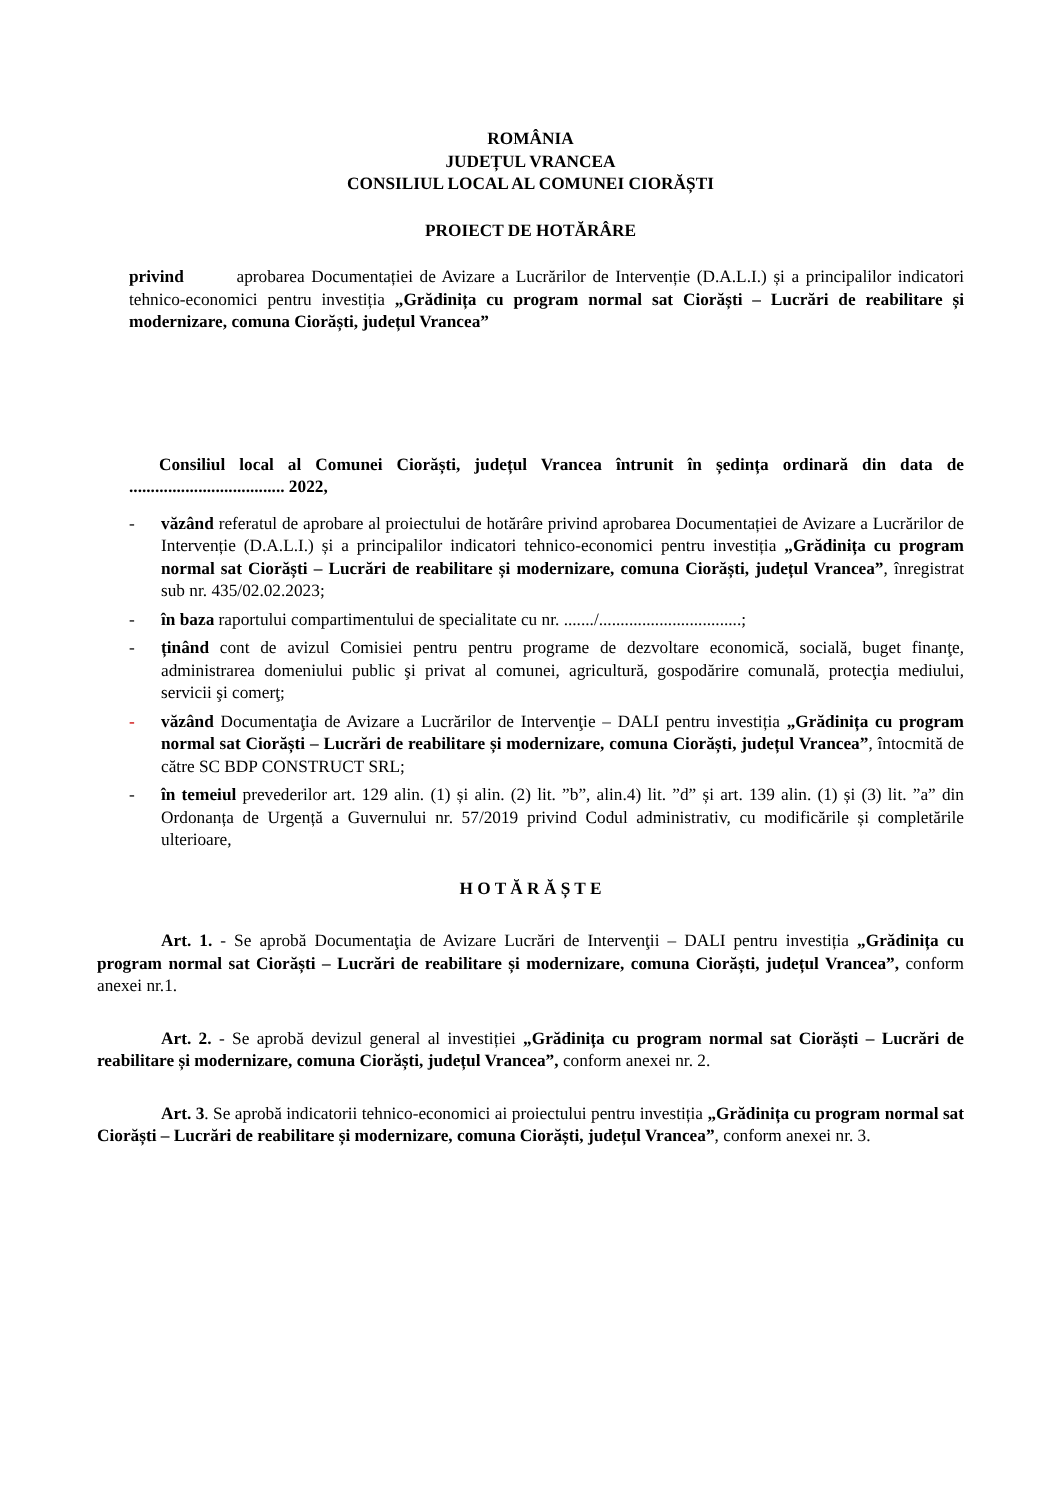ROMÂNIA
JUDEȚUL VRANCEA
CONSILIUL LOCAL AL COMUNEI CIORĂȘTI
PROIECT DE HOTĂRÂRE
privind aprobarea Documentației de Avizare a Lucrărilor de Intervenție (D.A.L.I.) și a principalilor indicatori tehnico-economici pentru investiția „Grădinița cu program normal sat Ciorăști – Lucrări de reabilitare și modernizare, comuna Ciorăști, județul Vrancea”
Consiliul local al Comunei Ciorăști, județul Vrancea întrunit în ședința ordinară din data de .................................... 2022,
- văzând referatul de aprobare al proiectului de hotărâre privind aprobarea Documentației de Avizare a Lucrărilor de Intervenție (D.A.L.I.) și a principalilor indicatori tehnico-economici pentru investiția „Grădinița cu program normal sat Ciorăști – Lucrări de reabilitare și modernizare, comuna Ciorăști, județul Vrancea”, înregistrat sub nr. 435/02.02.2023;
- în baza raportului compartimentului de specialitate cu nr. ......./.................................;
- ținând cont de avizul Comisiei pentru pentru programe de dezvoltare economică, socială, buget finanţe, administrarea domeniului public şi privat al comunei, agricultură, gospodărire comunală, protecţia mediului, servicii şi comerţ;
- văzând Documentaţia de Avizare a Lucrărilor de Intervenţie – DALI pentru investiția „Grădinița cu program normal sat Ciorăști – Lucrări de reabilitare și modernizare, comuna Ciorăști, județul Vrancea”, întocmită de către SC BDP CONSTRUCT SRL;
- în temeiul prevederilor art. 129 alin. (1) și alin. (2) lit. ”b”, alin.4) lit. ”d” și art. 139 alin. (1) și (3) lit. ”a” din Ordonanța de Urgență a Guvernului nr. 57/2019 privind Codul administrativ, cu modificările și completările ulterioare,
H O T Ă R Ă Ș T E
Art. 1. - Se aprobă Documentaţia de Avizare Lucrări de Intervenţii – DALI pentru investiția „Grădinița cu program normal sat Ciorăști – Lucrări de reabilitare și modernizare, comuna Ciorăști, județul Vrancea”, conform anexei nr.1.
Art. 2. - Se aprobă devizul general al investiției „Grădinița cu program normal sat Ciorăști – Lucrări de reabilitare și modernizare, comuna Ciorăști, județul Vrancea”, conform anexei nr. 2.
Art. 3. Se aprobă indicatorii tehnico-economici ai proiectului pentru investiția „Grădinița cu program normal sat Ciorăști – Lucrări de reabilitare și modernizare, comuna Ciorăști, județul Vrancea”, conform anexei nr. 3.